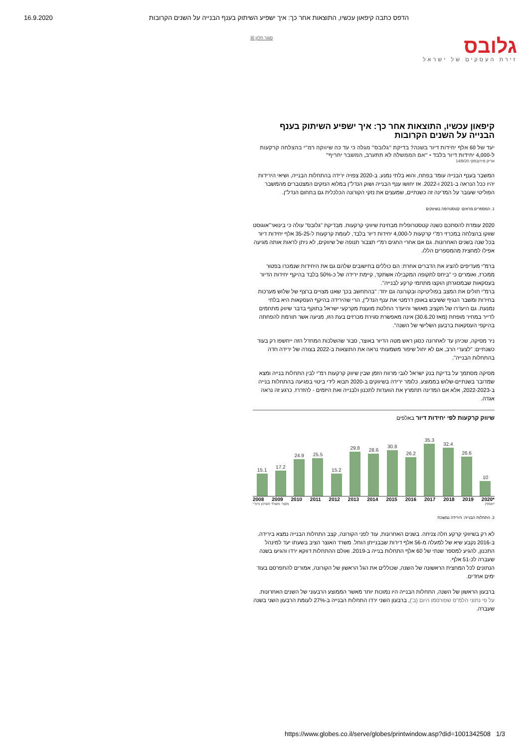16.9.2020 הדפס כתבה קיפאון עכשיו, התוצאות אחר כך: איך ישפיע השיתוק בענף הבנייה על השנים הקרובות
גלובס
זירת העסקים של ישראל
סגור חלון ☒
קיפאון עכשיו, התוצאות אחר כך: איך ישפיע השיתוק בענף הבנייה על השנים הקרובות
יעד של 60 אלף יחידות דיור בשנה? בדיקת "גלובס" מגלה כי עד כה שיווקה רמ"י בהצלחה קרקעות ל-4,000 יחידות דיור בלבד • "אם הממשלה לא תתערב, המשבר יחריף"
אריק מירובסקי 14/9/20
המשבר בענף הבנייה עומד בפתח, והוא בלתי נמנע. ב-2020 צפויה ירידה בהתחלות הבנייה, ושיאי הירידות יהיו ככל הנראה ב-2021 ו-2022. אז יחושו ענף הבנייה ושוק הנדל"ן במלוא הנזקים המצטברים מהמשבר הפוליטי שעובר על המדינה זה כשנתיים, שמעצים את נזקי הקורונה הכלכלית גם בתחום הנדל"ן.
1. המספרים מראים: קטסטרופה בשיווקים
2020 עומדת להסתכם כשנה קטסטרופלית מבחינת שיווקי קרקעות. מבדיקת "גלובס" עולה כי בינואר־אוגוסט שווקו בהצלחה במכרזי רמ"י קרקעות ל-4,000 יחידות דיור בלבד, לעומת קרקעות ל-35-25 אלף יחידות דיור בכל שנה בשנים האחרונות. גם אם אחרי החגים רמ"י תצבור תנופה של שיווקים, לא ניתן לראות אותה מגיעה אפילו למחצית מהמספרים הללו.
ברמ"י מעדיפים להציג את הדברים אחרת: הם כוללים בחישובים שלהם גם את היחידות שנמכרו בפטור ממכרז, ואומרים כי "ביחס לתקופה המקבילה אשתקד, קיימת ירידה של כ-50% בלבד בהיקף יחידות הדיור בעסקאות שבמסגרתן הוקצו מתחמי קרקע לבנייה".
ברמ"י תולים את המצב בפוליטיקה ובקורונה גם יחד: "בהתחשב בכך שאנו מצויים ברצף של שלוש מערכות בחירות ומשבר הנגיף ששיבש באופן דרמטי את ענף הנדל"ן, הרי שהירידה בהיקף העסקאות היא בלתי נמנעת. גם היעדרו של תקציב מאושר והיעדר החלטת מועצת מקרקעי ישראל בתוקף בדבר שיווק מתחמים לדייר במחיר מופחת (מאז 30.6.20) אינה מאפשרת סגירת מכרזים בעת הזו, מניעה אשר תורמת להפחתה בהיקפי העסקאות ברבעון השלישי של השנה".
ניר מסיקה, שכיהן עד לאחרונה כסגן ראש מטה הדיור באוצר, סבור שהשלכות המחדל הזה ייחשפו רק בעוד כשנתיים: "לצערי הרב, אם לא יחול שיפור משמעותי נראה את התוצאות ב-2022 בצורה של ירידה חדה בהתחלות הבנייה".
מסיקה מסתמך על בדיקת בנק ישראל לגבי מרווח הזמן שבין שיווק קרקעות רמ"י לבין התחלות בנייה ומצא שמדובר בשנתיים-שלוש בממוצע. כלומר ירידה בשיווקים ב-2020 תבוא לידי ביטוי בפגיעה בהתחלות בנייה ב-2022-2023, אלא אם המדינה תתמרץ את הוועדות לתכנון ולבנייה ואת היזמים - להזדרז. כרגע זה נראה אגדה.
שיווק קרקעות לפי יחידות דיור באלפים
15.1
17.2
24.9
25.5
15.2
29.8
28.6
30.8
26.2
35.3
32.4
26.6
10
2008 2009 2010 2011 2012 2013 2014 2015 2016 2017 2018 2019 2020*
*אומדן מקור: משרד השיכון ורמ"י
2. התחלות הבנייה: הירידה נמשכת
לא רק בשיווקי קרקע חלה צניחה. בשנים האחרונות, עוד לפני הקורונה, קצב התחלות הבנייה נמצא בירידה. ב-2016 נקבע שיא של למעלה מ-56 אלף דירות שבבנייתן הוחל. משרד האוצר הציב בשעתו יעד למינהל התכנון, להגיע למספר שנתי של 60 אלף התחלות בנייה ב-2019. ואולם ההתחלות דווקא ירדו והגיעו בשנה שעברה לכ-51 אלף.
הנתונים לכל המחצית הראשונה של השנה, שכוללים את הגל הראשון של הקורונה, אמורים להתפרסם בעוד ימים אחדים.
ברבעון הראשון של השנה, התחלות הבנייה היו נמוכות יותר מאשר הממוצע הרבעוני של השנים האחרונות. על פי נתוני הלמ"ס שפורסמו היום (ב'), ברבעון השני ירדו התחלות הבנייה ב-27% לעומת הרבעון השני בשנה שעברה.
https://www.globes.co.il/serve/globes/printwindow.asp?did=1001342508 1/3